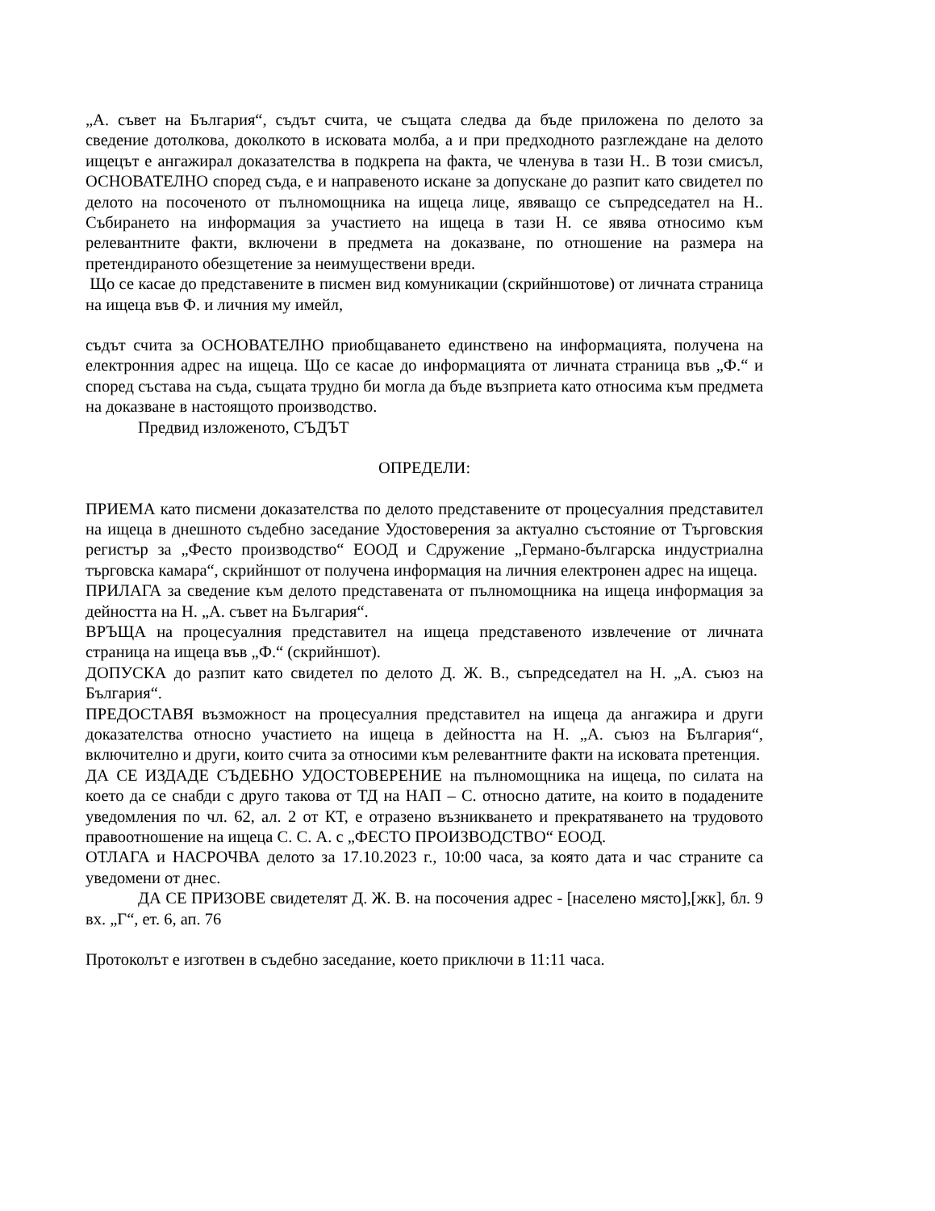„А. съвет на България“, съдът счита, че същата следва да бъде приложена по делото за сведение дотолкова, доколкото в исковата молба, а и при предходното разглеждане на делото ищецът е ангажирал доказателства в подкрепа на факта, че членува в тази Н.. В този смисъл, ОСНОВАТЕЛНО според съда, е и направеното искане за допускане до разпит като свидетел по делото на посоченото от пълномощника на ищеца лице, явяващо се съпредседател на Н.. Събирането на информация за участието на ищеца в тази Н. се явява относимо към релевантните факти, включени в предмета на доказване, по отношение на размера на претендираното обезщетение за неимуществени вреди.
Що се касае до представените в писмен вид комуникации (скрийншотове) от личната страница на ищеца във Ф. и личния му имейл,
съдът счита за ОСНОВАТЕЛНО приобщаването единствено на информацията, получена на електронния адрес на ищеца. Що се касае до информацията от личната страница във „Ф.“ и според състава на съда, същата трудно би могла да бъде възприета като относима към предмета на доказване в настоящото производство.
Предвид изложеното, СЪДЪТ
ОПРЕДЕЛИ:
ПРИЕМА като писмени доказателства по делото представените от процесуалния представител на ищеца в днешното съдебно заседание Удостоверения за актуално състояние от Търговския регистър за „Фесто производство“ ЕООД и Сдружение „Германо-българска индустриална търговска камара“, скрийншот от получена информация на личния електронен адрес на ищеца.
ПРИЛАГА за сведение към делото представената от пълномощника на ищеца информация за дейността на Н. „А. съвет на България“.
ВРЪЩА на процесуалния представител на ищеца представеното извлечение от личната страница на ищеца във „Ф.“ (скрийншот).
ДОПУСКА до разпит като свидетел по делото Д. Ж. В., съпредседател на Н. „А. съюз на България“.
ПРЕДОСТАВЯ възможност на процесуалния представител на ищеца да ангажира и други доказателства относно участието на ищеца в дейността на Н. „А. съюз на България“, включително и други, които счита за относими към релевантните факти на исковата претенция.
ДА СЕ ИЗДАДЕ СЪДЕБНО УДОСТОВЕРЕНИЕ на пълномощника на ищеца, по силата на което да се снабди с друго такова от ТД на НАП – С. относно датите, на които в подадените уведомления по чл. 62, ал. 2 от КТ, е отразено възникването и прекратяването на трудовото правоотношение на ищеца С. С. А. с „ФЕСТО ПРОИЗВОДСТВО“ ЕООД.
ОТЛАГА и НАСРОЧВА делото за 17.10.2023 г., 10:00 часа, за която дата и час страните са уведомени от днес.
ДА СЕ ПРИЗОВЕ свидетелят Д. Ж. В. на посочения адрес - [населено място],[жк], бл. 9 вх. „Г“, ет. 6, ап. 76
Протоколът е изготвен в съдебно заседание, което приключи в 11:11 часа.